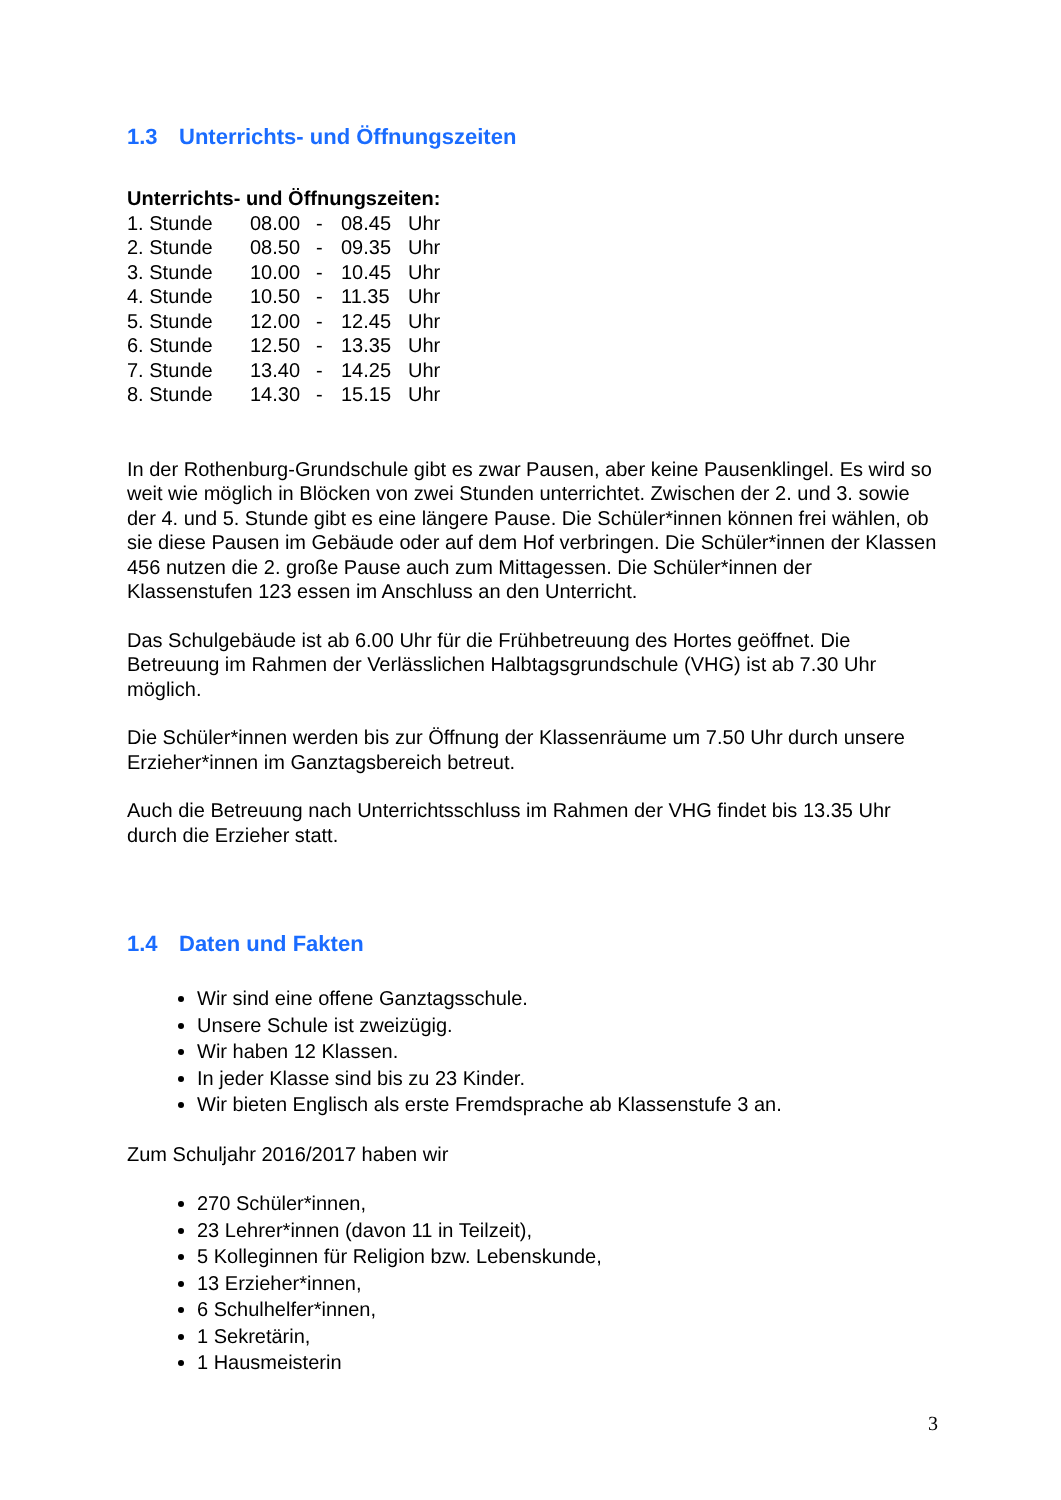1.3 Unterrichts- und Öffnungszeiten
Unterrichts- und Öffnungszeiten:
| 1. Stunde | 08.00 | - | 08.45 | Uhr |
| 2. Stunde | 08.50 | - | 09.35 | Uhr |
| 3. Stunde | 10.00 | - | 10.45 | Uhr |
| 4. Stunde | 10.50 | - | 11.35 | Uhr |
| 5. Stunde | 12.00 | - | 12.45 | Uhr |
| 6. Stunde | 12.50 | - | 13.35 | Uhr |
| 7. Stunde | 13.40 | - | 14.25 | Uhr |
| 8. Stunde | 14.30 | - | 15.15 | Uhr |
In der Rothenburg-Grundschule gibt es zwar Pausen, aber keine Pausenklingel. Es wird so weit wie möglich in Blöcken von zwei Stunden unterrichtet. Zwischen der 2. und 3. sowie der 4. und 5. Stunde gibt es eine längere Pause. Die Schüler*innen können frei wählen, ob sie diese Pausen im Gebäude oder auf dem Hof verbringen. Die Schüler*innen der Klassen 456 nutzen die 2. große Pause auch zum Mittagessen. Die Schüler*innen der Klassenstufen 123 essen im Anschluss an den Unterricht.
Das Schulgebäude ist ab 6.00 Uhr für die Frühbetreuung des Hortes geöffnet. Die Betreuung im Rahmen der Verlässlichen Halbtagsgrundschule (VHG) ist ab 7.30 Uhr möglich.
Die Schüler*innen werden bis zur Öffnung der Klassenräume um 7.50 Uhr durch unsere Erzieher*innen im Ganztagsbereich betreut.
Auch die Betreuung nach Unterrichtsschluss im Rahmen der VHG findet bis 13.35 Uhr durch die Erzieher statt.
1.4 Daten und Fakten
Wir sind eine offene Ganztagsschule.
Unsere Schule ist zweizügig.
Wir haben 12 Klassen.
In jeder Klasse sind bis zu 23 Kinder.
Wir bieten Englisch als erste Fremdsprache ab Klassenstufe 3 an.
Zum Schuljahr 2016/2017 haben wir
270 Schüler*innen,
23 Lehrer*innen (davon 11 in Teilzeit),
5 Kolleginnen für Religion bzw. Lebenskunde,
13 Erzieher*innen,
6 Schulhelfer*innen,
1 Sekretärin,
1 Hausmeisterin
3